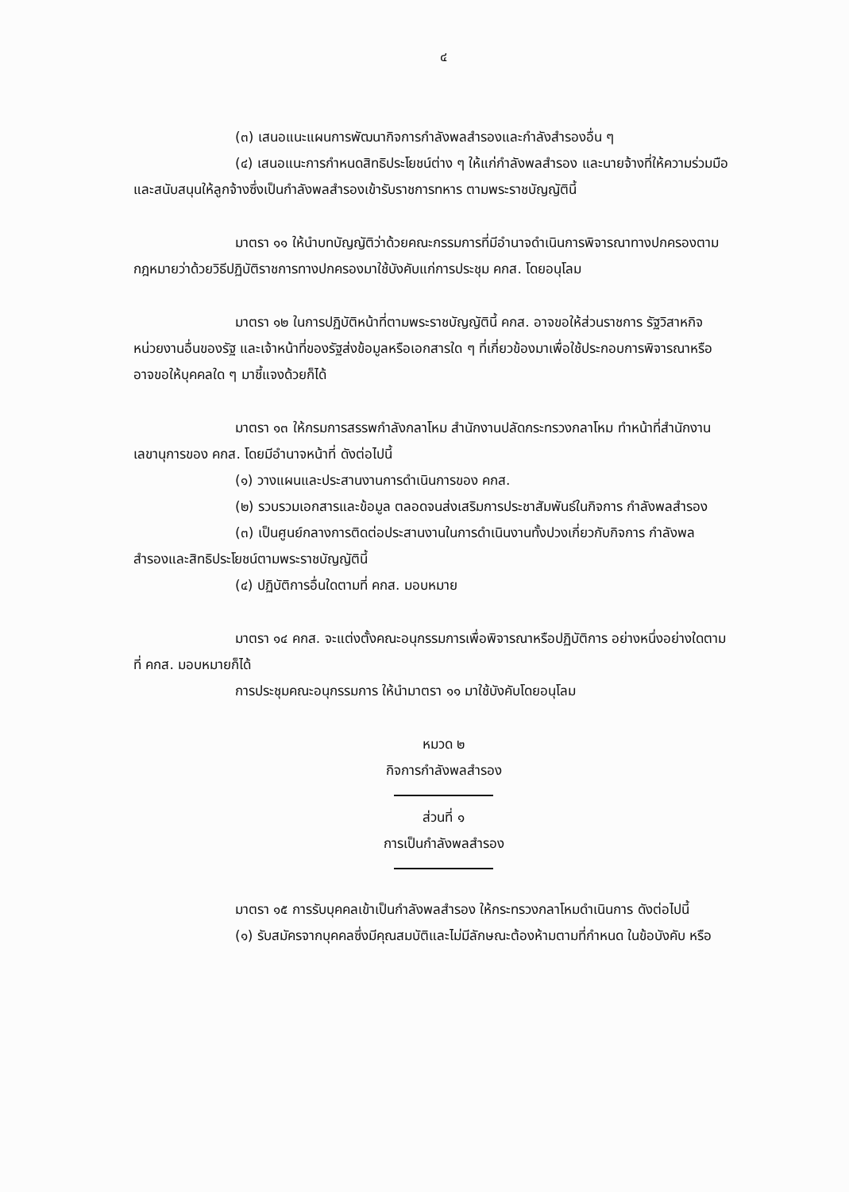๔
(๓) เสนอแนะแผนการพัฒนากิจการกำลังพลสำรองและกำลังสำรองอื่น ๆ
(๔) เสนอแนะการกำหนดสิทธิประโยชน์ต่าง ๆ ให้แก่กำลังพลสำรอง และนายจ้างที่ให้ความร่วมมือและสนับสนุนให้ลูกจ้างซึ่งเป็นกำลังพลสำรองเข้ารับราชการทหาร ตามพระราชบัญญัตินี้
มาตรา ๑๑ ให้นำบทบัญญัติว่าด้วยคณะกรรมการที่มีอำนาจดำเนินการพิจารณาทางปกครองตามกฎหมายว่าด้วยวิธีปฏิบัติราชการทางปกครองมาใช้บังคับแก่การประชุม คกส. โดยอนุโลม
มาตรา ๑๒ ในการปฏิบัติหน้าที่ตามพระราชบัญญัตินี้ คกส. อาจขอให้ส่วนราชการ รัฐวิสาหกิจ หน่วยงานอื่นของรัฐ และเจ้าหน้าที่ของรัฐส่งข้อมูลหรือเอกสารใด ๆ ที่เกี่ยวข้องมาเพื่อใช้ประกอบการพิจารณาหรืออาจขอให้บุคคลใด ๆ มาชี้แจงด้วยก็ได้
มาตรา ๑๓ ให้กรมการสรรพกำลังกลาโหม สำนักงานปลัดกระทรวงกลาโหม ทำหน้าที่สำนักงานเลขานุการของ คกส. โดยมีอำนาจหน้าที่ ดังต่อไปนี้
(๑) วางแผนและประสานงานการดำเนินการของ คกส.
(๒) รวบรวมเอกสารและข้อมูล ตลอดจนส่งเสริมการประชาสัมพันธ์ในกิจการ กำลังพลสำรอง
(๓) เป็นศูนย์กลางการติดต่อประสานงานในการดำเนินงานทั้งปวงเกี่ยวกับกิจการ กำลังพลสำรองและสิทธิประโยชน์ตามพระราชบัญญัตินี้
(๔) ปฏิบัติการอื่นใดตามที่ คกส. มอบหมาย
มาตรา ๑๔ คกส. จะแต่งตั้งคณะอนุกรรมการเพื่อพิจารณาหรือปฏิบัติการ อย่างหนึ่งอย่างใดตามที่ คกส. มอบหมายก็ได้
การประชุมคณะอนุกรรมการ ให้นำมาตรา ๑๑ มาใช้บังคับโดยอนุโลม
หมวด ๒
กิจการกำลังพลสำรอง
ส่วนที่ ๑
การเป็นกำลังพลสำรอง
มาตรา ๑๕ การรับบุคคลเข้าเป็นกำลังพลสำรอง ให้กระทรวงกลาโหมดำเนินการ ดังต่อไปนี้
(๑) รับสมัครจากบุคคลซึ่งมีคุณสมบัติและไม่มีลักษณะต้องห้ามตามที่กำหนด ในข้อบังคับ หรือ